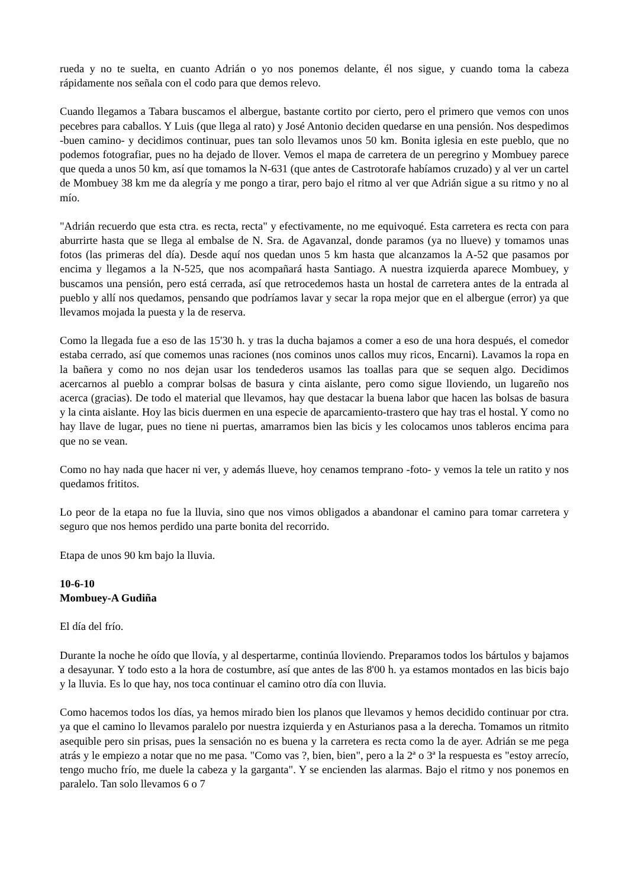rueda y no te suelta, en cuanto Adrián o yo nos ponemos delante, él nos sigue, y cuando toma la cabeza rápidamente nos señala con el codo para que demos relevo.
Cuando llegamos a Tabara buscamos el albergue, bastante cortito por cierto, pero el primero que vemos con unos pecebres para caballos. Y Luis (que llega al rato) y José Antonio deciden quedarse en una pensión. Nos despedimos -buen camino- y decidimos continuar, pues tan solo llevamos unos 50 km. Bonita iglesia en este pueblo, que no podemos fotografiar, pues no ha dejado de llover. Vemos el mapa de carretera de un peregrino y Mombuey parece que queda a unos 50 km, así que tomamos la N-631 (que antes de Castrotorafe habíamos cruzado) y al ver un cartel de Mombuey 38 km me da alegría y me pongo a tirar, pero bajo el ritmo al ver que Adrián sigue a su ritmo y no al mío.
"Adrián recuerdo que esta ctra. es recta, recta" y efectivamente, no me equivoqué. Esta carretera es recta con para aburrirte hasta que se llega al embalse de N. Sra. de Agavanzal, donde paramos (ya no llueve) y tomamos unas fotos (las primeras del día). Desde aquí nos quedan unos 5 km hasta que alcanzamos la A-52 que pasamos por encima y llegamos a la N-525, que nos acompañará hasta Santiago. A nuestra izquierda aparece Mombuey, y buscamos una pensión, pero está cerrada, así que retrocedemos hasta un hostal de carretera antes de la entrada al pueblo y allí nos quedamos, pensando que podríamos lavar y secar la ropa mejor que en el albergue (error) ya que llevamos mojada la puesta y la de reserva.
Como la llegada fue a eso de las 15'30 h. y tras la ducha bajamos a comer a eso de una hora después, el comedor estaba cerrado, así que comemos unas raciones (nos cominos unos callos muy ricos, Encarni). Lavamos la ropa en la bañera y como no nos dejan usar los tendederos usamos las toallas para que se sequen algo. Decidimos acercarnos al pueblo a comprar bolsas de basura y cinta aislante, pero como sigue lloviendo, un lugareño nos acerca (gracias). De todo el material que llevamos, hay que destacar la buena labor que hacen las bolsas de basura y la cinta aislante. Hoy las bicis duermen en una especie de aparcamiento-trastero que hay tras el hostal. Y como no hay llave de lugar, pues no tiene ni puertas, amarramos bien las bicis y les colocamos unos tableros encima para que no se vean.
Como no hay nada que hacer ni ver, y además llueve, hoy cenamos temprano -foto- y vemos la tele un ratito y nos quedamos frititos.
Lo peor de la etapa no fue la lluvia, sino que nos vimos obligados a abandonar el camino para tomar carretera y seguro que nos hemos perdido una parte bonita del recorrido.
Etapa de unos 90 km bajo la lluvia.
10-6-10
Mombuey-A Gudiña
El día del frío.
Durante la noche he oído que llovía, y al despertarme, continúa lloviendo. Preparamos todos los bártulos y bajamos a desayunar. Y todo esto a la hora de costumbre, así que antes de las 8'00 h. ya estamos montados en las bicis bajo y la lluvia. Es lo que hay, nos toca continuar el camino otro día con lluvia.
Como hacemos todos los días, ya hemos mirado bien los planos que llevamos y hemos decidido continuar por ctra. ya que el camino lo llevamos paralelo por nuestra izquierda y en Asturianos pasa a la derecha. Tomamos un ritmito asequible pero sin prisas, pues la sensación no es buena y la carretera es recta como la de ayer. Adrián se me pega atrás y le empiezo a notar que no me pasa. "Como vas ?, bien, bien", pero a la 2ª o 3ª la respuesta es "estoy arrecío, tengo mucho frío, me duele la cabeza y la garganta". Y se encienden las alarmas. Bajo el ritmo y nos ponemos en paralelo. Tan solo llevamos 6 o 7